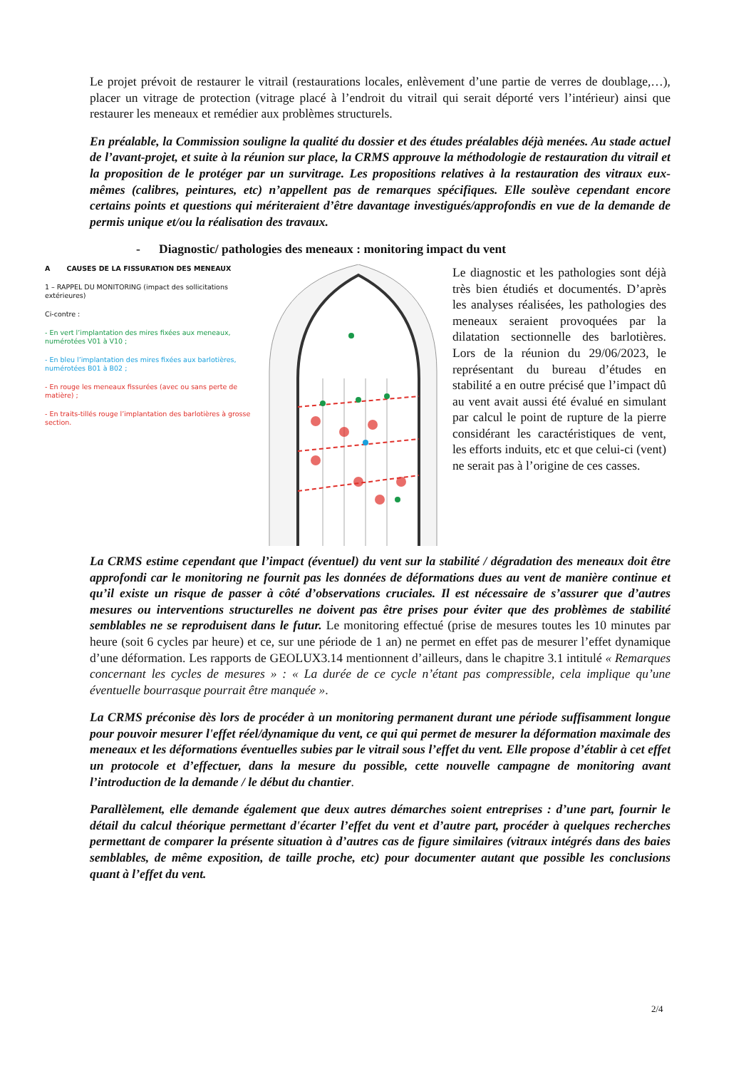Le projet prévoit de restaurer le vitrail (restaurations locales, enlèvement d’une partie de verres de doublage,…), placer un vitrage de protection (vitrage placé à l’endroit du vitrail qui serait déporté vers l’intérieur) ainsi que restaurer les meneaux et remédier aux problèmes structurels.
En préalable, la Commission souligne la qualité du dossier et des études préalables déjà menées. Au stade actuel de l’avant-projet, et suite à la réunion sur place, la CRMS approuve la méthodologie de restauration du vitrail et la proposition de le protéger par un survitrage. Les propositions relatives à la restauration des vitraux eux-mêmes (calibres, peintures, etc) n’appellent pas de remarques spécifiques. Elle soulève cependant encore certains points et questions qui mériteraient d’être davantage investigués/approfondis en vue de la demande de permis unique et/ou la réalisation des travaux.
- Diagnostic/ pathologies des meneaux : monitoring impact du vent
A CAUSES DE LA FISSURATION DES MENEAUX
1 – RAPPEL DU MONITORING (impact des sollicitations extérieures)
Ci-contre :
- En vert l’implantation des mires fixées aux meneaux, numérotées V01 à V10 ;
- En bleu l’implantation des mires fixées aux barlotières, numérotées B01 à B02 ;
- En rouge les meneaux fissurées (avec ou sans perte de matière) ;
- En traits-tillés rouge l’implantation des barlotières à grosse section.
Le diagnostic et les pathologies sont déjà très bien étudiés et documentés. D’après les analyses réalisées, les pathologies des meneaux seraient provoquées par la dilatation sectionnelle des barlotières. Lors de la réunion du 29/06/2023, le représentant du bureau d’études en stabilité a en outre précisé que l’impact dû au vent avait aussi été évalué en simulant par calcul le point de rupture de la pierre considérant les caractéristiques de vent, les efforts induits, etc et que celui-ci (vent) ne serait pas à l’origine de ces casses.
La CRMS estime cependant que l’impact (éventuel) du vent sur la stabilité / dégradation des meneaux doit être approfondi car le monitoring ne fournit pas les données de déformations dues au vent de manière continue et qu’il existe un risque de passer à côté d’observations cruciales. Il est nécessaire de s’assurer que d’autres mesures ou interventions structurelles ne doivent pas être prises pour éviter que des problèmes de stabilité semblables ne se reproduisent dans le futur. Le monitoring effectué (prise de mesures toutes les 10 minutes par heure (soit 6 cycles par heure) et ce, sur une période de 1 an) ne permet en effet pas de mesurer l’effet dynamique d’une déformation. Les rapports de GEOLUX3.14 mentionnent d’ailleurs, dans le chapitre 3.1 intitulé « Remarques concernant les cycles de mesures » : « La durée de ce cycle n’étant pas compressible, cela implique qu’une éventuelle bourrasque pourrait être manquée ».
La CRMS préconise dès lors de procéder à un monitoring permanent durant une période suffisamment longue pour pouvoir mesurer l'effet réel/dynamique du vent, ce qui qui permet de mesurer la déformation maximale des meneaux et les déformations éventuelles subies par le vitrail sous l’effet du vent. Elle propose d’établir à cet effet un protocole et d’effectuer, dans la mesure du possible, cette nouvelle campagne de monitoring avant l’introduction de la demande / le début du chantier.
Parallèlement, elle demande également que deux autres démarches soient entreprises : d’une part, fournir le détail du calcul théorique permettant d'écarter l’effet du vent et d’autre part, procéder à quelques recherches permettant de comparer la présente situation à d’autres cas de figure similaires (vitraux intégrés dans des baies semblables, de même exposition, de taille proche, etc) pour documenter autant que possible les conclusions quant à l’effet du vent.
2/4